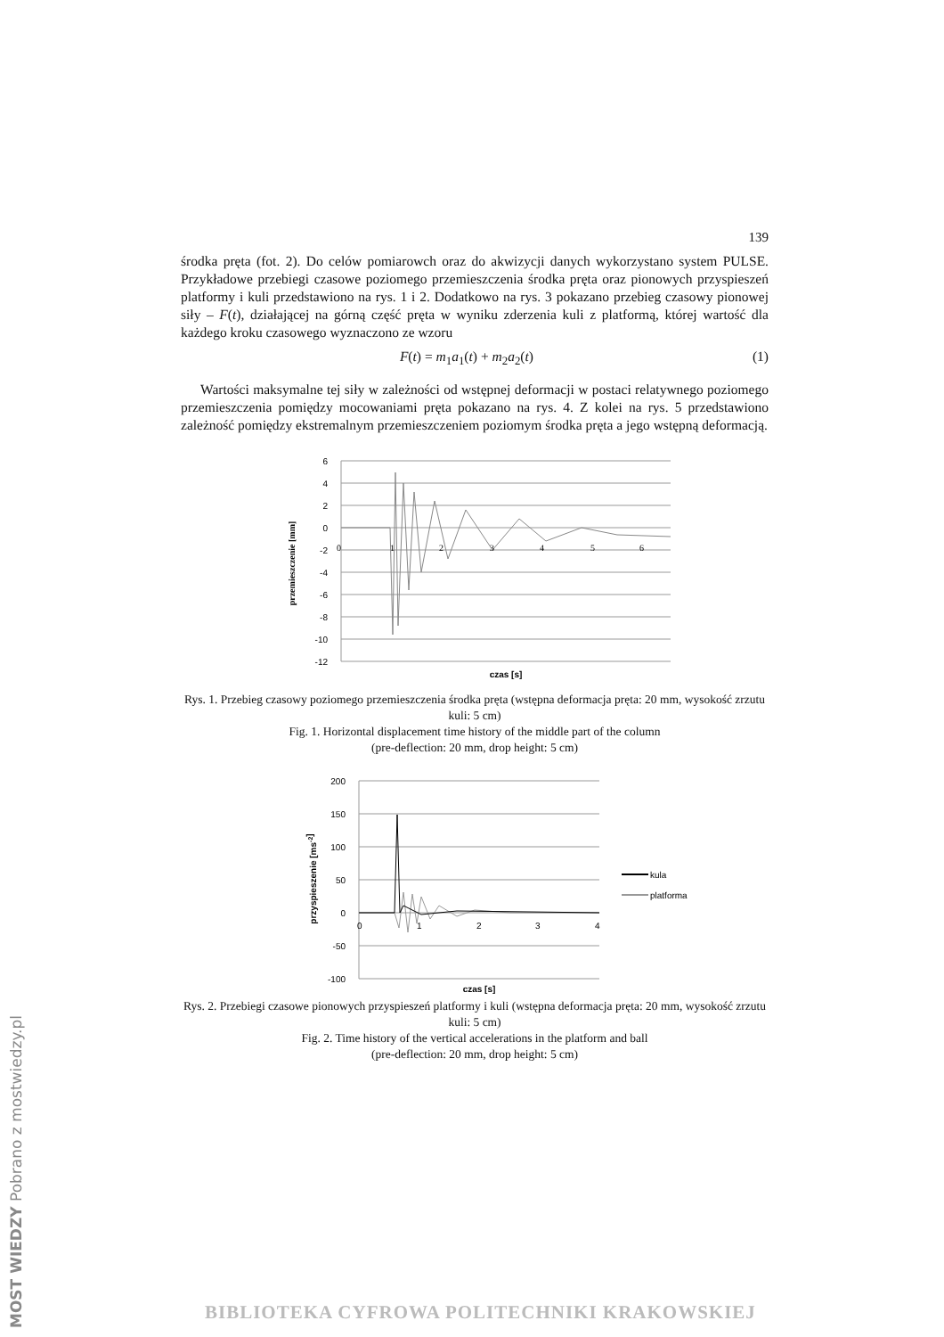MOST WIEDZY Pobrano z mostwiedzy.pl
139
środka pręta (fot. 2). Do celów pomiarowch oraz do akwizycji danych wykorzystano system PULSE. Przykładowe przebiegi czasowe poziomego przemieszczenia środka pręta oraz pionowych przyspieszeń platformy i kuli przedstawiono na rys. 1 i 2. Dodatkowo na rys. 3 pokazano przebieg czasowy pionowej siły – F(t), działającej na górną część pręta w wyniku zderzenia kuli z platformą, której wartość dla każdego kroku czasowego wyznaczono ze wzoru
F(t) = m<sub>1</sub>a<sub>1</sub>(t) + m<sub>2</sub>a<sub>2</sub>(t) (1)
Wartości maksymalne tej siły w zależności od wstępnej deformacji w postaci relatywnego poziomego przemieszczenia pomiędzy mocowaniami pręta pokazano na rys. 4. Z kolei na rys. 5 przedstawiono zależność pomiędzy ekstremalnym przemieszczeniem poziomym środka pręta a jego wstępną deformacją.
6
4
2
0
-2
-4
-6
-8
-10
-12
0
1
2
3
4
5
6
czas [s]
przemieszczenie [mm]
Rys. 1. Przebieg czasowy poziomego przemieszczenia środka pręta (wstępna deformacja pręta: 20 mm, wysokość zrzutu kuli: 5 cm)
Fig. 1. Horizontal displacement time history of the middle part of the column
(pre-deflection: 20 mm, drop height: 5 cm)
200
150
100
50
0
-50
-100
0
1
2
3
4
czas [s]
przyspieszenie [ms-2]
kula
platforma
Rys. 2. Przebiegi czasowe pionowych przyspieszeń platformy i kuli (wstępna deformacja pręta: 20 mm, wysokość zrzutu kuli: 5 cm)
Fig. 2. Time history of the vertical accelerations in the platform and ball
(pre-deflection: 20 mm, drop height: 5 cm)
BIBLIOTEKA CYFROWA POLITECHNIKI KRAKOWSKIEJ